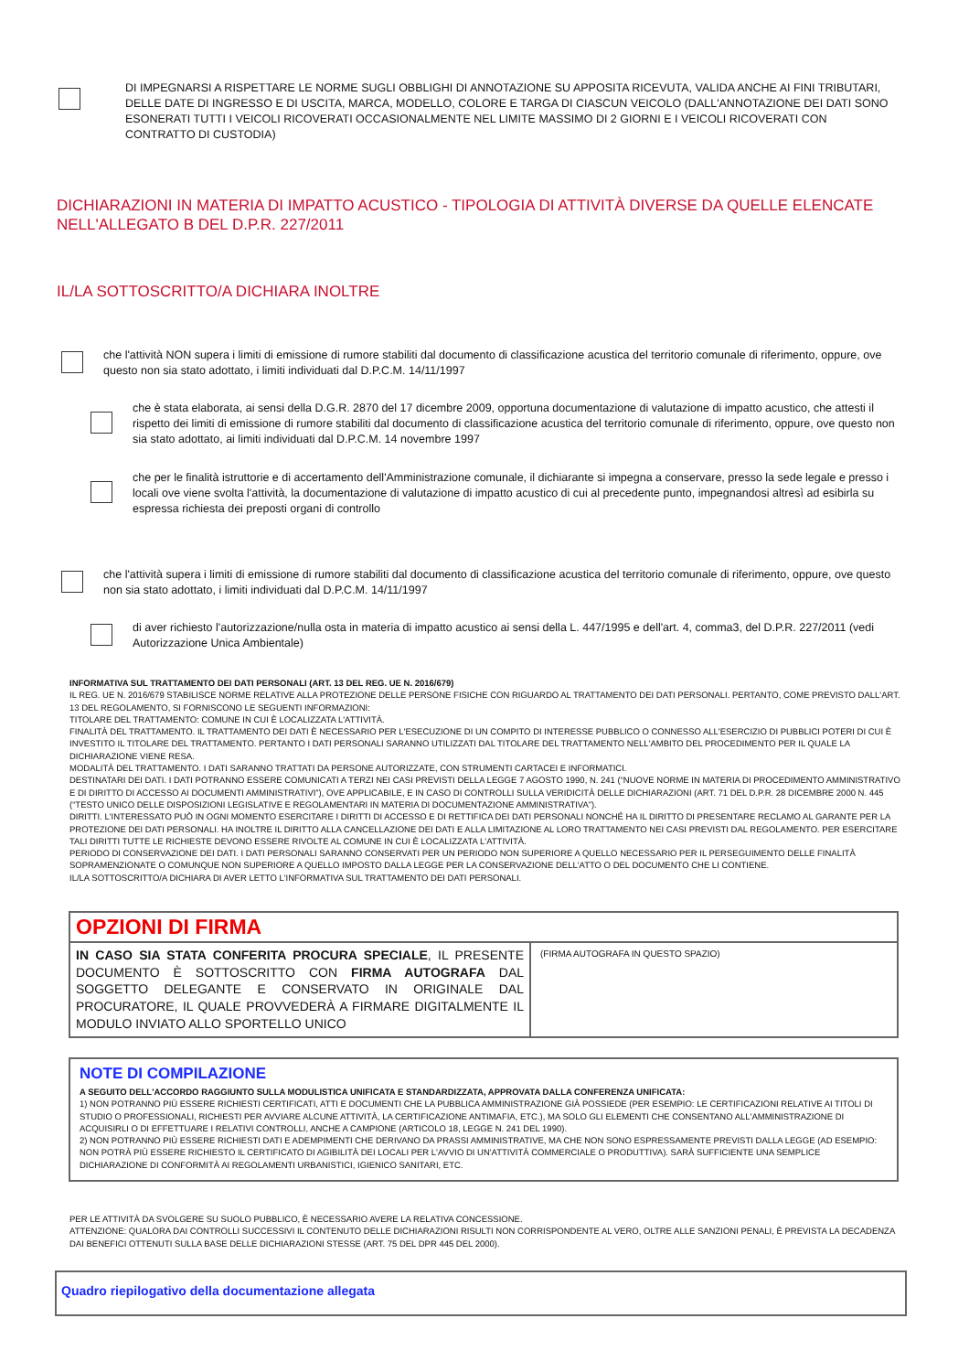DI IMPEGNARSI A RISPETTARE LE NORME SUGLI OBBLIGHI DI ANNOTAZIONE SU APPOSITA RICEVUTA, VALIDA ANCHE AI FINI TRIBUTARI, DELLE DATE DI INGRESSO E DI USCITA, MARCA, MODELLO, COLORE E TARGA DI CIASCUN VEICOLO (DALL'ANNOTAZIONE DEI DATI SONO ESONERATI TUTTI I VEICOLI RICOVERATI OCCASIONALMENTE NEL LIMITE MASSIMO DI 2 GIORNI E I VEICOLI RICOVERATI CON CONTRATTO DI CUSTODIA)
DICHIARAZIONI IN MATERIA DI IMPATTO ACUSTICO - TIPOLOGIA DI ATTIVITÀ DIVERSE DA QUELLE ELENCATE NELL'ALLEGATO B DEL D.P.R. 227/2011
IL/LA SOTTOSCRITTO/A DICHIARA INOLTRE
che l'attività NON supera i limiti di emissione di rumore stabiliti dal documento di classificazione acustica del territorio comunale di riferimento, oppure, ove questo non sia stato adottato, i limiti individuati dal D.P.C.M. 14/11/1997
che è stata elaborata, ai sensi della D.G.R. 2870 del 17 dicembre 2009, opportuna documentazione di valutazione di impatto acustico, che attesti il rispetto dei limiti di emissione di rumore stabiliti dal documento di classificazione acustica del territorio comunale di riferimento, oppure, ove questo non sia stato adottato, ai limiti individuati dal D.P.C.M. 14 novembre 1997
che per le finalità istruttorie e di accertamento dell'Amministrazione comunale, il dichiarante si impegna a conservare, presso la sede legale e presso i locali ove viene svolta l'attività, la documentazione di valutazione di impatto acustico di cui al precedente punto, impegnandosi altresì ad esibirla su espressa richiesta dei preposti organi di controllo
che l'attività supera i limiti di emissione di rumore stabiliti dal documento di classificazione acustica del territorio comunale di riferimento, oppure, ove questo non sia stato adottato, i limiti individuati dal D.P.C.M. 14/11/1997
di aver richiesto l'autorizzazione/nulla osta in materia di impatto acustico ai sensi della L. 447/1995 e dell'art. 4, comma3, del D.P.R. 227/2011 (vedi Autorizzazione Unica Ambientale)
INFORMATIVA SUL TRATTAMENTO DEI DATI PERSONALI (ART. 13 DEL REG. UE N. 2016/679)
IL REG. UE N. 2016/679 STABILISCE NORME RELATIVE ALLA PROTEZIONE DELLE PERSONE FISICHE CON RIGUARDO AL TRATTAMENTO DEI DATI PERSONALI. PERTANTO, COME PREVISTO DALL'ART. 13 DEL REGOLAMENTO, SI FORNISCONO LE SEGUENTI INFORMAZIONI:
TITOLARE DEL TRATTAMENTO: COMUNE IN CUI È LOCALIZZATA L'ATTIVITÀ.
FINALITÀ DEL TRATTAMENTO. IL TRATTAMENTO DEI DATI È NECESSARIO PER L'ESECUZIONE DI UN COMPITO DI INTERESSE PUBBLICO O CONNESSO ALL'ESERCIZIO DI PUBBLICI POTERI DI CUI È INVESTITO IL TITOLARE DEL TRATTAMENTO. PERTANTO I DATI PERSONALI SARANNO UTILIZZATI DAL TITOLARE DEL TRATTAMENTO NELL'AMBITO DEL PROCEDIMENTO PER IL QUALE LA DICHIARAZIONE VIENE RESA.
MODALITÀ DEL TRATTAMENTO. I DATI SARANNO TRATTATI DA PERSONE AUTORIZZATE, CON STRUMENTI CARTACEI E INFORMATICI.
DESTINATARI DEI DATI. I DATI POTRANNO ESSERE COMUNICATI A TERZI NEI CASI PREVISTI DELLA LEGGE 7 AGOSTO 1990, N. 241 (“NUOVE NORME IN MATERIA DI PROCEDIMENTO AMMINISTRATIVO E DI DIRITTO DI ACCESSO AI DOCUMENTI AMMINISTRATIVI”), OVE APPLICABILE, E IN CASO DI CONTROLLI SULLA VERIDICITÀ DELLE DICHIARAZIONI (ART. 71 DEL D.P.R. 28 DICEMBRE 2000 N. 445 (“TESTO UNICO DELLE DISPOSIZIONI LEGISLATIVE E REGOLAMENTARI IN MATERIA DI DOCUMENTAZIONE AMMINISTRATIVA”).
DIRITTI. L'INTERESSATO PUÒ IN OGNI MOMENTO ESERCITARE I DIRITTI DI ACCESSO E DI RETTIFICA DEI DATI PERSONALI NONCHÉ HA IL DIRITTO DI PRESENTARE RECLAMO AL GARANTE PER LA PROTEZIONE DEI DATI PERSONALI. HA INOLTRE IL DIRITTO ALLA CANCELLAZIONE DEI DATI E ALLA LIMITAZIONE AL LORO TRATTAMENTO NEI CASI PREVISTI DAL REGOLAMENTO. PER ESERCITARE TALI DIRITTI TUTTE LE RICHIESTE DEVONO ESSERE RIVOLTE AL COMUNE IN CUI È LOCALIZZATA L'ATTIVITÀ.
PERIODO DI CONSERVAZIONE DEI DATI. I DATI PERSONALI SARANNO CONSERVATI PER UN PERIODO NON SUPERIORE A QUELLO NECESSARIO PER IL PERSEGUIMENTO DELLE FINALITÀ SOPRAMENZIONATE O COMUNQUE NON SUPERIORE A QUELLO IMPOSTO DALLA LEGGE PER LA CONSERVAZIONE DELL'ATTO O DEL DOCUMENTO CHE LI CONTIENE.
IL/LA SOTTOSCRITTO/A DICHIARA DI AVER LETTO L'INFORMATIVA SUL TRATTAMENTO DEI DATI PERSONALI.
| OPZIONI DI FIRMA | |
| --- | --- |
| IN CASO SIA STATA CONFERITA PROCURA SPECIALE , IL PRESENTE DOCUMENTO È SOTTOSCRITTO CON FIRMA AUTOGRAFA DAL SOGGETTO DELEGANTE E CONSERVATO IN ORIGINALE DAL PROCURATORE, IL QUALE PROVVEDERÀ A FIRMARE DIGITALMENTE IL MODULO INVIATO ALLO SPORTELLO UNICO | (FIRMA AUTOGRAFA IN QUESTO SPAZIO) |
NOTE DI COMPILAZIONE
A SEGUITO DELL'ACCORDO RAGGIUNTO SULLA MODULISTICA UNIFICATA E STANDARDIZZATA, APPROVATA DALLA CONFERENZA UNIFICATA:
1) NON POTRANNO PIÙ ESSERE RICHIESTI CERTIFICATI, ATTI E DOCUMENTI CHE LA PUBBLICA AMMINISTRAZIONE GIÀ POSSIEDE (PER ESEMPIO: LE CERTIFICAZIONI RELATIVE AI TITOLI DI STUDIO O PROFESSIONALI, RICHIESTI PER AVVIARE ALCUNE ATTIVITÀ, LA CERTIFICAZIONE ANTIMAFIA, ETC.), MA SOLO GLI ELEMENTI CHE CONSENTANO ALL'AMMINISTRAZIONE DI ACQUISIRLI O DI EFFETTUARE I RELATIVI CONTROLLI, ANCHE A CAMPIONE (ARTICOLO 18, LEGGE N. 241 DEL 1990).
2) NON POTRANNO PIÙ ESSERE RICHIESTI DATI E ADEMPIMENTI CHE DERIVANO DA PRASSI AMMINISTRATIVE, MA CHE NON SONO ESPRESSAMENTE PREVISTI DALLA LEGGE (AD ESEMPIO: NON POTRÀ PIÙ ESSERE RICHIESTO IL CERTIFICATO DI AGIBILITÀ DEI LOCALI PER L'AVVIO DI UN'ATTIVITÀ COMMERCIALE O PRODUTTIVA). SARÀ SUFFICIENTE UNA SEMPLICE DICHIARAZIONE DI CONFORMITÀ AI REGOLAMENTI URBANISTICI, IGIENICO SANITARI, ETC.
PER LE ATTIVITÀ DA SVOLGERE SU SUOLO PUBBLICO, È NECESSARIO AVERE LA RELATIVA CONCESSIONE.
ATTENZIONE: QUALORA DAI CONTROLLI SUCCESSIVI IL CONTENUTO DELLE DICHIARAZIONI RISULTI NON CORRISPONDENTE AL VERO, OLTRE ALLE SANZIONI PENALI, È PREVISTA LA DECADENZA DAI BENEFICI OTTENUTI SULLA BASE DELLE DICHIARAZIONI STESSE (ART. 75 DEL DPR 445 DEL 2000).
Quadro riepilogativo della documentazione allegata